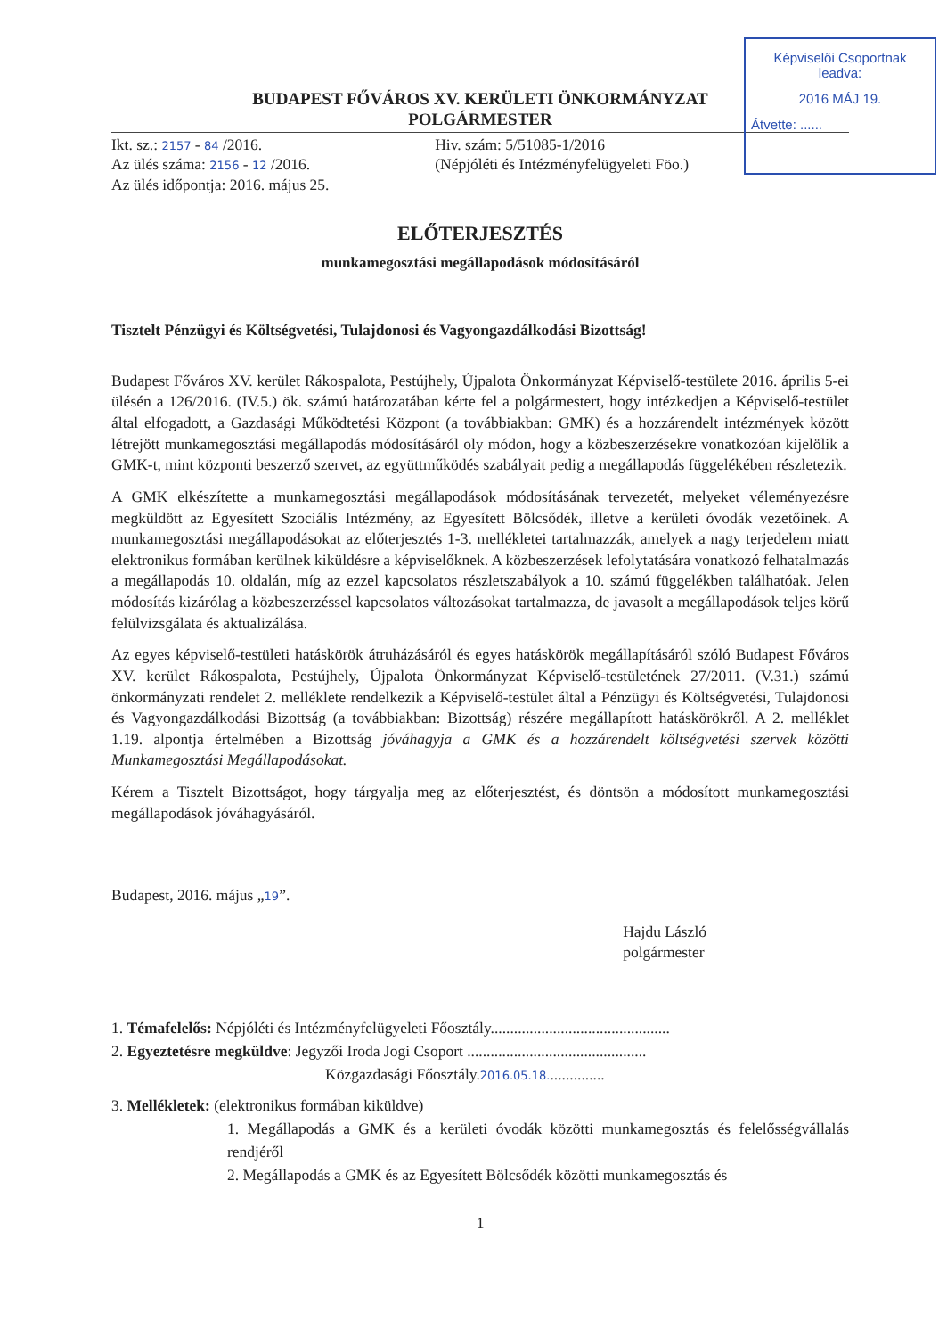Képviselői Csoportnak
leadva:
2016 MÁJ 19.
Átvette: ......
BUDAPEST FŐVÁROS XV. KERÜLETI ÖNKORMÁNYZAT
POLGÁRMESTER
Ikt. sz.: 2157 - 84 /2016.
Az ülés száma: 2156 - 12 /2016.
Az ülés időpontja: 2016. május 25.
Hiv. szám: 5/51085-1/2016
(Népjóléti és Intézményfelügyeleti Föo.)
ELŐTERJESZTÉS
munkamegosztási megállapodások módosításáról
Tisztelt Pénzügyi és Költségvetési, Tulajdonosi és Vagyongazdálkodási Bizottság!
Budapest Főváros XV. kerület Rákospalota, Pestújhely, Újpalota Önkormányzat Képviselő-testülete 2016. április 5-ei ülésén a 126/2016. (IV.5.) ök. számú határozatában kérte fel a polgármestert, hogy intézkedjen a Képviselő-testület által elfogadott, a Gazdasági Működtetési Központ (a továbbiakban: GMK) és a hozzárendelt intézmények között létrejött munkamegosztási megállapodás módosításáról oly módon, hogy a közbeszerzésekre vonatkozóan kijelölik a GMK-t, mint központi beszerző szervet, az együttműködés szabályait pedig a megállapodás függelékében részletezik.
A GMK elkészítette a munkamegosztási megállapodások módosításának tervezetét, melyeket véleményezésre megküldött az Egyesített Szociális Intézmény, az Egyesített Bölcsődék, illetve a kerületi óvodák vezetőinek. A munkamegosztási megállapodásokat az előterjesztés 1-3. mellékletei tartalmazzák, amelyek a nagy terjedelem miatt elektronikus formában kerülnek kiküldésre a képviselőknek. A közbeszerzések lefolytatására vonatkozó felhatalmazás a megállapodás 10. oldalán, míg az ezzel kapcsolatos részletszabályok a 10. számú függelékben találhatóak. Jelen módosítás kizárólag a közbeszerzéssel kapcsolatos változásokat tartalmazza, de javasolt a megállapodások teljes körű felülvizsgálata és aktualizálása.
Az egyes képviselő-testületi hatáskörök átruházásáról és egyes hatáskörök megállapításáról szóló Budapest Főváros XV. kerület Rákospalota, Pestújhely, Újpalota Önkormányzat Képviselő-testületének 27/2011. (V.31.) számú önkormányzati rendelet 2. melléklete rendelkezik a Képviselő-testület által a Pénzügyi és Költségvetési, Tulajdonosi és Vagyongazdálkodási Bizottság (a továbbiakban: Bizottság) részére megállapított hatáskörökről. A 2. melléklet 1.19. alpontja értelmében a Bizottság jóváhagyja a GMK és a hozzárendelt költségvetési szervek közötti Munkamegosztási Megállapodásokat.
Kérem a Tisztelt Bizottságot, hogy tárgyalja meg az előterjesztést, és döntsön a módosított munkamegosztási megállapodások jóváhagyásáról.
Budapest, 2016. május „19”.
Hajdu László
polgármester
1. Témafelelős: Népjóléti és Intézményfelügyeleti Főosztály..............................................
2. Egyeztetésre megküldve: Jegyzői Iroda Jogi Csoport ..............................................
Közgazdasági Főosztály.2016.05.18...............
3. Mellékletek: (elektronikus formában kiküldve)
1. Megállapodás a GMK és a kerületi óvodák közötti munkamegosztás és felelősségvállalás rendjéről
2. Megállapodás a GMK és az Egyesített Bölcsődék közötti munkamegosztás és
1